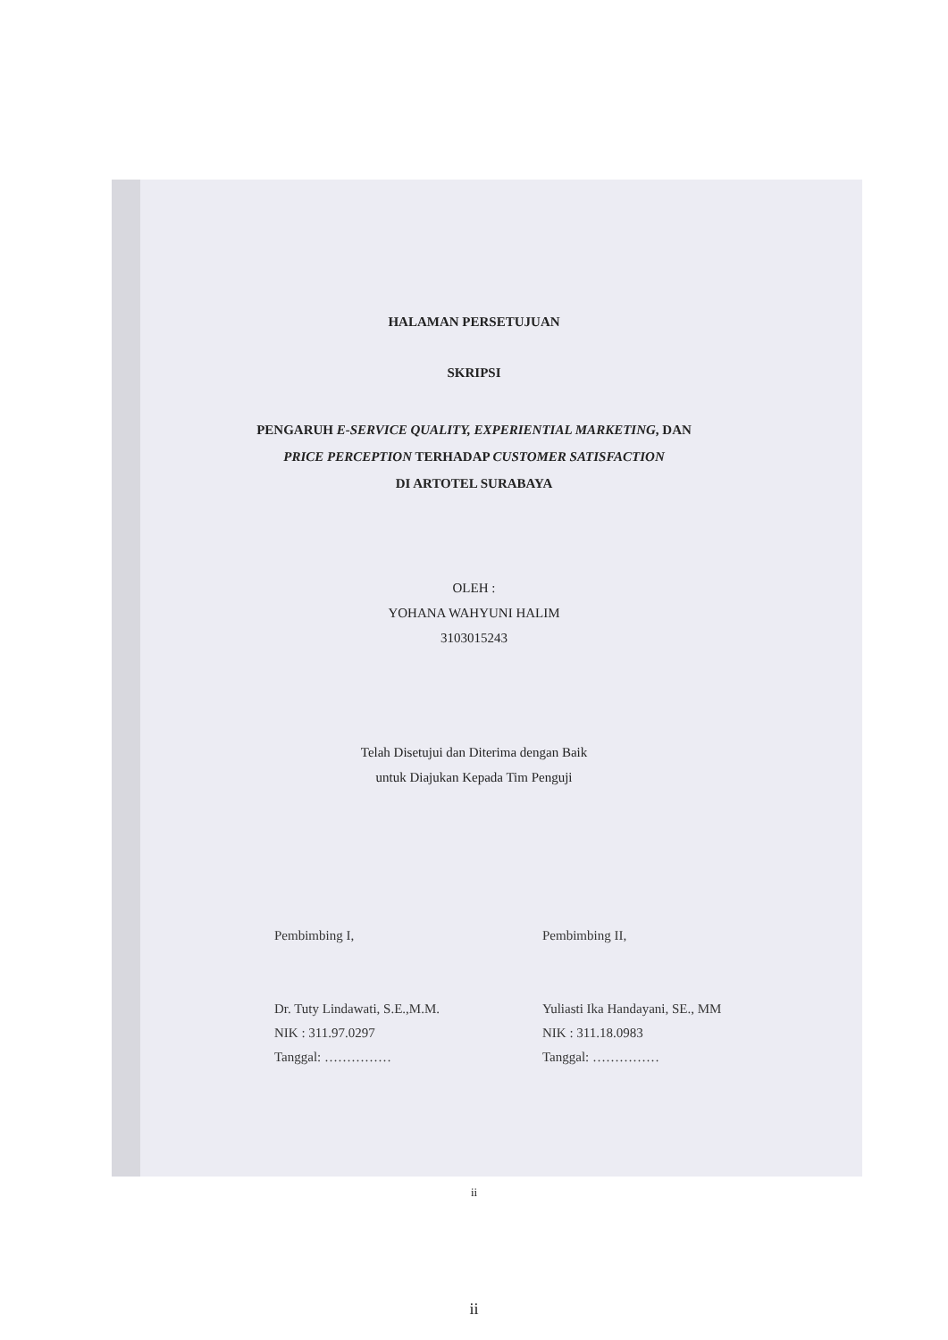HALAMAN PERSETUJUAN
SKRIPSI
PENGARUH E-SERVICE QUALITY, EXPERIENTIAL MARKETING, DAN
PRICE PERCEPTION TERHADAP CUSTOMER SATISFACTION
DI ARTOTEL SURABAYA
OLEH :
YOHANA WAHYUNI HALIM
3103015243
Telah Disetujui dan Diterima dengan Baik
untuk Diajukan Kepada Tim Penguji
Pembimbing I,
Dr. Tuty Lindawati, S.E.,M.M.
NIK : 311.97.0297
Tanggal: ……………
Pembimbing II,
Yuliasti Ika Handayani, SE., MM
NIK : 311.18.0983
Tanggal: ……………
ii
ii